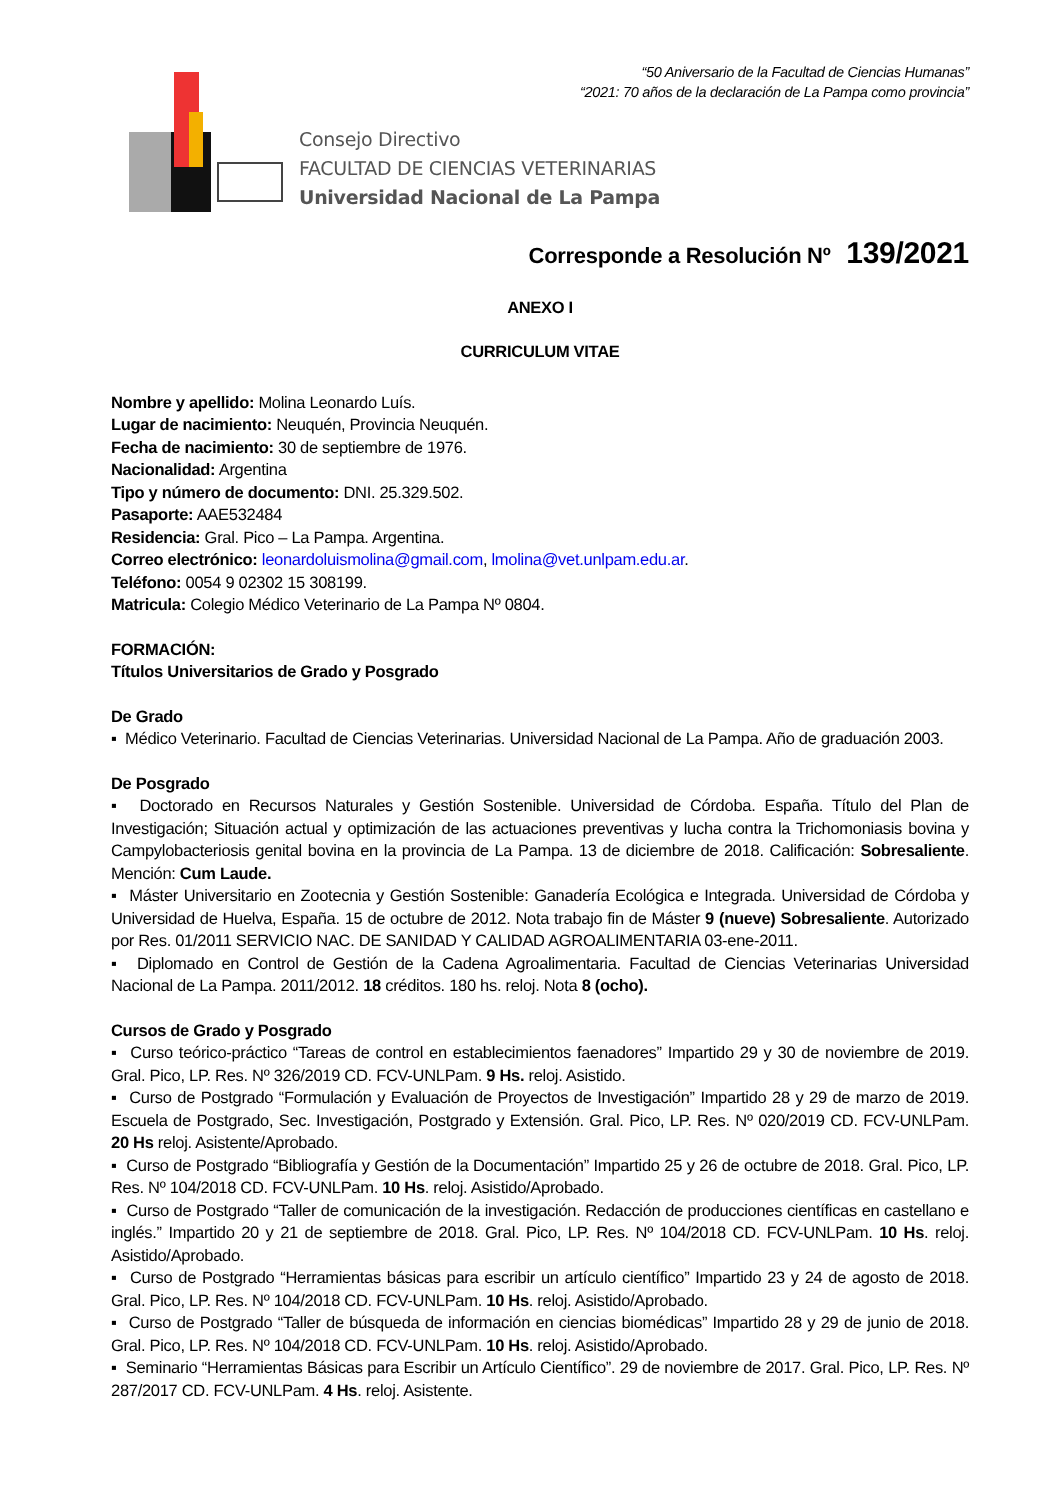“50 Aniversario de la Facultad de Ciencias Humanas”
“2021: 70 años de la declaración de La Pampa como provincia”
Consejo Directivo
FACULTAD DE CIENCIAS VETERINARIAS
Universidad Nacional de La Pampa
Corresponde a Resolución Nº 139/2021
ANEXO I
CURRICULUM VITAE
Nombre y apellido: Molina Leonardo Luís.
Lugar de nacimiento: Neuquén, Provincia Neuquén.
Fecha de nacimiento: 30 de septiembre de 1976.
Nacionalidad: Argentina
Tipo y número de documento: DNI. 25.329.502.
Pasaporte: AAE532484
Residencia: Gral. Pico – La Pampa. Argentina.
Correo electrónico: leonardoluismolina@gmail.com, lmolina@vet.unlpam.edu.ar.
Teléfono: 0054 9 02302 15 308199.
Matricula: Colegio Médico Veterinario de La Pampa Nº 0804.
FORMACIÓN:
Títulos Universitarios de Grado y Posgrado
De Grado
▪ Médico Veterinario. Facultad de Ciencias Veterinarias. Universidad Nacional de La Pampa. Año de graduación 2003.
De Posgrado
▪ Doctorado en Recursos Naturales y Gestión Sostenible. Universidad de Córdoba. España. Título del Plan de Investigación; Situación actual y optimización de las actuaciones preventivas y lucha contra la Trichomoniasis bovina y Campylobacteriosis genital bovina en la provincia de La Pampa. 13 de diciembre de 2018. Calificación: Sobresaliente. Mención: Cum Laude.
▪ Máster Universitario en Zootecnia y Gestión Sostenible: Ganadería Ecológica e Integrada. Universidad de Córdoba y Universidad de Huelva, España. 15 de octubre de 2012. Nota trabajo fin de Máster 9 (nueve) Sobresaliente. Autorizado por Res. 01/2011 SERVICIO NAC. DE SANIDAD Y CALIDAD AGROALIMENTARIA 03-ene-2011.
▪ Diplomado en Control de Gestión de la Cadena Agroalimentaria. Facultad de Ciencias Veterinarias Universidad Nacional de La Pampa. 2011/2012. 18 créditos. 180 hs. reloj. Nota 8 (ocho).
Cursos de Grado y Posgrado
▪ Curso teórico-práctico “Tareas de control en establecimientos faenadores” Impartido 29 y 30 de noviembre de 2019. Gral. Pico, LP. Res. Nº 326/2019 CD. FCV-UNLPam. 9 Hs. reloj. Asistido.
▪ Curso de Postgrado “Formulación y Evaluación de Proyectos de Investigación” Impartido 28 y 29 de marzo de 2019. Escuela de Postgrado, Sec. Investigación, Postgrado y Extensión. Gral. Pico, LP. Res. Nº 020/2019 CD. FCV-UNLPam. 20 Hs reloj. Asistente/Aprobado.
▪ Curso de Postgrado “Bibliografía y Gestión de la Documentación” Impartido 25 y 26 de octubre de 2018. Gral. Pico, LP. Res. Nº 104/2018 CD. FCV-UNLPam. 10 Hs. reloj. Asistido/Aprobado.
▪ Curso de Postgrado “Taller de comunicación de la investigación. Redacción de producciones científicas en castellano e inglés.” Impartido 20 y 21 de septiembre de 2018. Gral. Pico, LP. Res. Nº 104/2018 CD. FCV-UNLPam. 10 Hs. reloj. Asistido/Aprobado.
▪ Curso de Postgrado “Herramientas básicas para escribir un artículo científico” Impartido 23 y 24 de agosto de 2018. Gral. Pico, LP. Res. Nº 104/2018 CD. FCV-UNLPam. 10 Hs. reloj. Asistido/Aprobado.
▪ Curso de Postgrado “Taller de búsqueda de información en ciencias biomédicas” Impartido 28 y 29 de junio de 2018. Gral. Pico, LP. Res. Nº 104/2018 CD. FCV-UNLPam. 10 Hs. reloj. Asistido/Aprobado.
▪ Seminario “Herramientas Básicas para Escribir un Artículo Científico”. 29 de noviembre de 2017. Gral. Pico, LP. Res. Nº 287/2017 CD. FCV-UNLPam. 4 Hs. reloj. Asistente.